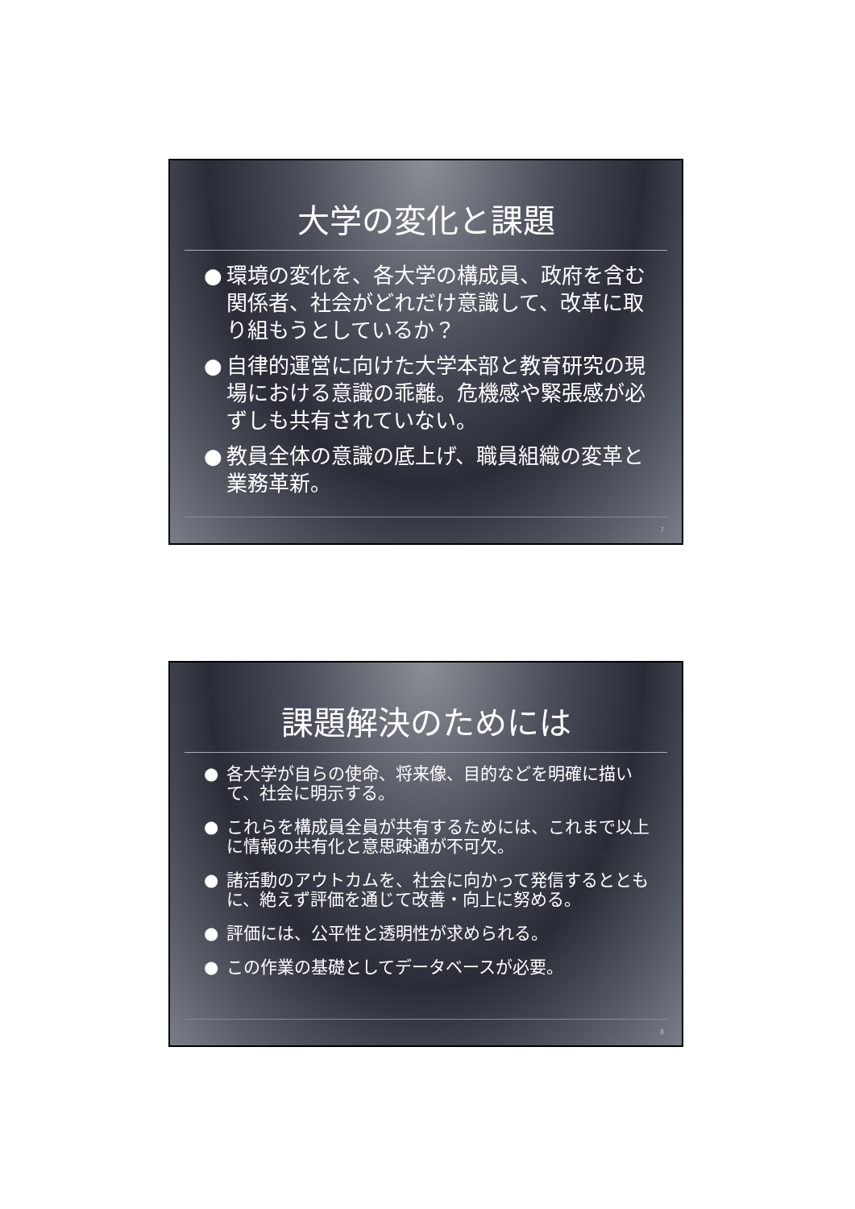大学の変化と課題
● 環境の変化を、各大学の構成員、政府を含む関係者、社会がどれだけ意識して、改革に取り組もうとしているか？
● 自律的運営に向けた大学本部と教育研究の現場における意識の乖離。危機感や緊張感が必ずしも共有されていない。
● 教員全体の意識の底上げ、職員組織の変革と業務革新。
7
課題解決のためには
● 各大学が自らの使命、将来像、目的などを明確に描いて、社会に明示する。
● これらを構成員全員が共有するためには、これまで以上に情報の共有化と意思疎通が不可欠。
● 諸活動のアウトカムを、社会に向かって発信するとともに、絶えず評価を通じて改善・向上に努める。
● 評価には、公平性と透明性が求められる。
● この作業の基礎としてデータベースが必要。
8